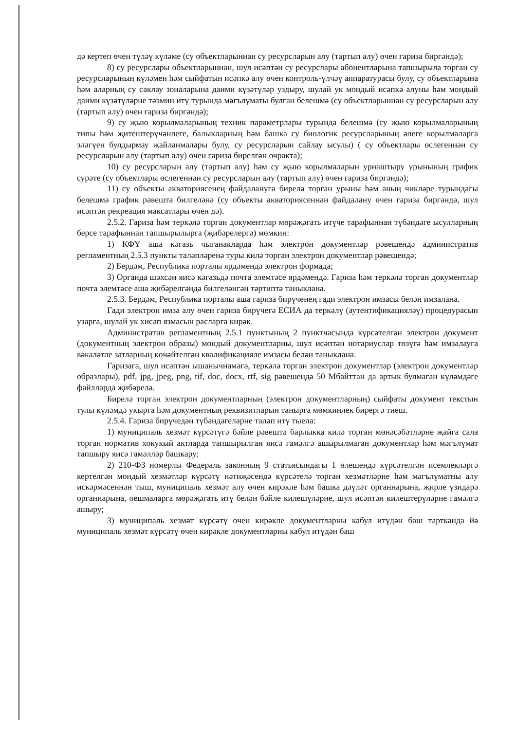дә кертеп өчен түләү күләме (су объектларыннан су ресурсларын алу (тартып алу) өчен гариза биргәндә);
8) су ресурслары объектларыннан, шул исәптән су ресурслары абонентларына тапшырыла торган су ресурсларының күләмен һәм сыйфатын исәпкә алу өчен контроль-үлчәү аппаратурасы булу, су объектларына һәм аларның су саклау зоналарына даими күзәтүләр уздыру, шулай ук мондый исәпкә алуны һәм мондый даими күзәтүләрне тәэмин итү турында мәгълүматы булган белешмә (су объектларыннан су ресурсларын алу (тартып алу) өчен гариза биргәндә);
9) су җыю корылмаларының техник параметрлары турында белешмә (су җыю корылмаларының типы һәм җитештерүчәнлеге, балыкларның һәм башка су биологик ресурсларының әлеге корылмаларга эләгүен булдырмау җайланмалары булу, су ресурсларын сайлау ысулы) ( су объектлары өслегеннән су ресурсларын алу (тартып алу) өчен гариза бирелгән очракта);
10) су ресурсларын алу (тартып алу) һәм су җыю корылмаларын урнаштыру урынының график сурәте (су объектлары өслегеннән су ресурсларын алу (тартып алу) өчен гариза биргәндә);
11) су объекты акваториясенең файдалануга бирелә торган урыны һәм аның чикләре турындагы белешмә график рәвештә билгеләнә (су объекты акваториясеннән файдалану өчен гариза биргәндә, шул исәптән рекреация максатлары өчен дә).
2.5.2. Гариза һәм теркәлә торган документлар мөрәҗәгать итүче тарафыннан түбәндәге ысулларның берсе тарафыннан тапшырылырга (җибәрелергә) мөмкин:
1) КФҮ аша кәгазь чыганакларда һәм электрон документлар рәвешендә административ регламентның 2.5.3 пункты таләпләренә туры килә торган электрон документлар рәвешендә;
2) Бердәм, Республика порталы ярдәмендә электрон формада;
3) Органда шәхсән яисә кәгазьдә почта элемтәсе ярдәмендә. Гариза һәм теркәлә торган документлар почта элемтәсе аша җибәрелгәндә билгеләнгән тәртиптә таныклана.
2.5.3. Бердәм, Республика порталы аша гариза бирүченең гади электрон имзасы белән имзалана.
Гади электрон имза алу өчен гариза бирүчегә ЕСИА да теркәлү (аутентификацияләү) процедурасын узарга, шулай ук хисап язмасын расларга кирәк.
Административ регламентның 2.5.1 пунктының 2 пунктчасында күрсәтелгән электрон документ (документның электрон образы) мондый документларны, шул исәптән нотариуслар төзүгә һәм имзалауга вәкаләтле затларның көчәйтелгән квалификацияле имзасы белән таныклана.
Гаризага, шул исәптән ышанычнамәгә, теркәлә торган электрон документлар (электрон документлар образлары), pdf, jpg, jpeg, png, tif, doc, docx, rtf, sig рәвешендә 50 Мбайттан да артык булмаган күләмдәге файлларда җибәрелә.
Бирелә торган электрон документларның (электрон документларның) сыйфаты документ текстын тулы күләмдә укырга һәм документның реквизитларын танырга мөмкинлек бирергә тиеш.
2.5.4. Гариза бирүчедән түбәндәгеләрне таләп итү тыела:
1) муниципаль хезмәт күрсәтүгә бәйле рәвештә барлыкка килә торган мөнәсәбәтләрне җайга сала торган норматив хокукый актларда тапшырылган яисә гамәлгә ашырылмаган документлар һәм мәгълүмат тапшыру яисә гамәлләр башкару;
2) 210-ФЗ номерлы Федераль законның 9 статьясындагы 1 өлешендә күрсәтелгән исемлекләргә кертелгән мондый хезмәтләр күрсәтү нәтиҗәсендә күрсәтелә торган хезмәтләрне һәм мәгълүматны алу искәрмәсеннән тыш, муниципаль хезмәт алу өчен кирәкле һәм башка дәүләт органнарына, җирле үзидарә органнарына, оешмаларга мөрәҗәгать итү белән бәйле килешүләрне, шул исәптән килештерүләрне гамәлгә ашыру;
3) муниципаль хезмәт күрсәтү өчен кирәкле документларны кабул итүдән баш тартканда йә муниципаль хезмәт күрсәтү өчен кирәкле документларны кабул итүдән баш